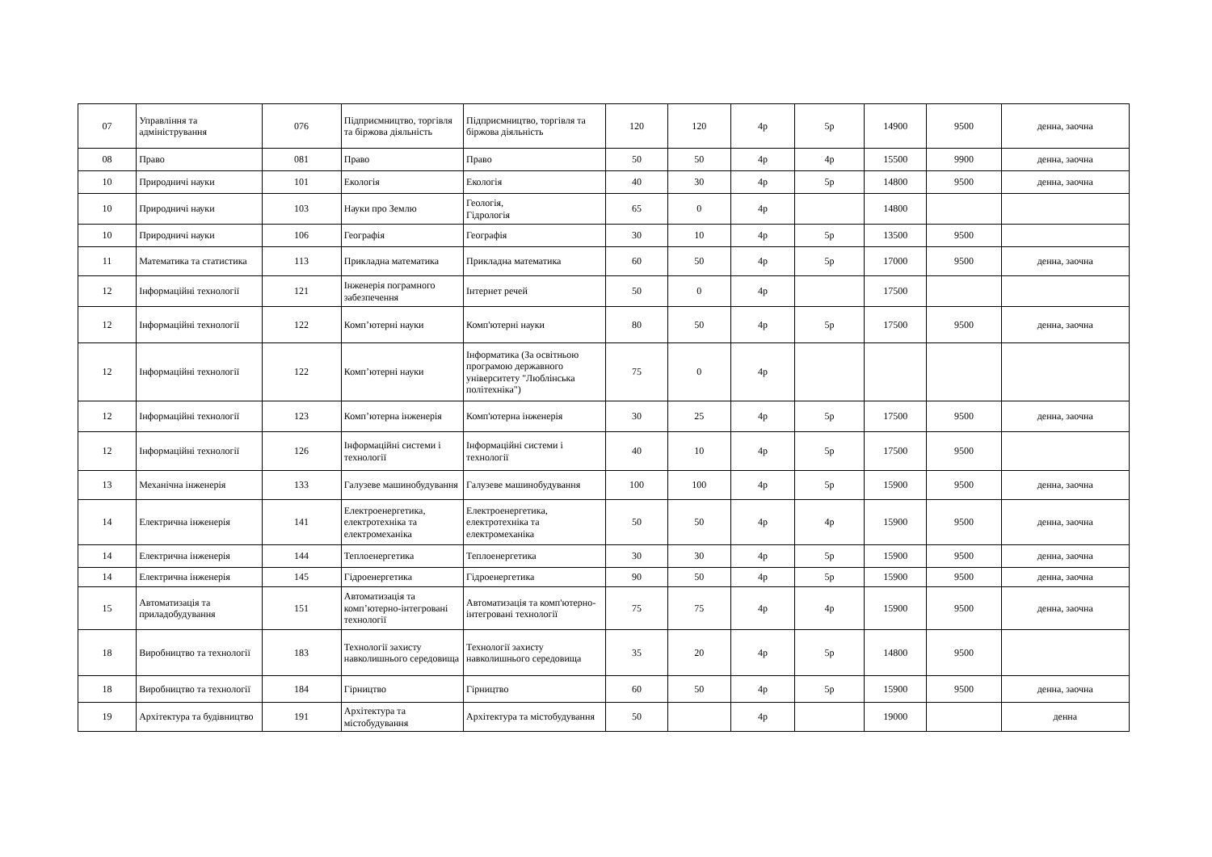| 07 | Управління та адміністрування | 076 | Підприємництво, торгівля та біржова діяльність | Підприємництво, торгівля та біржова діяльність | 120 | 120 | 4р | 5р | 14900 | 9500 | денна, заочна |
| 08 | Право | 081 | Право | Право | 50 | 50 | 4р | 4р | 15500 | 9900 | денна, заочна |
| 10 | Природничі науки | 101 | Екологія | Екологія | 40 | 30 | 4р | 5р | 14800 | 9500 | денна, заочна |
| 10 | Природничі науки | 103 | Науки про Землю | Геологія, Гідрологія | 65 | 0 | 4р | | 14800 | | |
| 10 | Природничі науки | 106 | Географія | Географія | 30 | 10 | 4р | 5р | 13500 | 9500 | |
| 11 | Математика та статистика | 113 | Прикладна математика | Прикладна математика | 60 | 50 | 4р | 5р | 17000 | 9500 | денна, заочна |
| 12 | Інформаційні технології | 121 | Інженерія пограмного забезпечення | Інтернет речей | 50 | 0 | 4р | | 17500 | | |
| 12 | Інформаційні технології | 122 | Комп’ютерні науки | Комп'ютерні науки | 80 | 50 | 4р | 5р | 17500 | 9500 | денна, заочна |
| 12 | Інформаційні технології | 122 | Комп’ютерні науки | Інформатика (За освітньою програмою державного університету "Люблінська політехніка") | 75 | 0 | 4р | | | | |
| 12 | Інформаційні технології | 123 | Комп’ютерна інженерія | Комп'ютерна інженерія | 30 | 25 | 4р | 5р | 17500 | 9500 | денна, заочна |
| 12 | Інформаційні технології | 126 | Інформаційні системи і технології | Інформаційні системи і технології | 40 | 10 | 4р | 5р | 17500 | 9500 | |
| 13 | Механічна інженерія | 133 | Галузеве машинобудування | Галузеве машинобудування | 100 | 100 | 4р | 5р | 15900 | 9500 | денна, заочна |
| 14 | Електрична інженерія | 141 | Електроенергетика, електротехніка та електромеханіка | Електроенергетика, електротехніка та електромеханіка | 50 | 50 | 4р | 4р | 15900 | 9500 | денна, заочна |
| 14 | Електрична інженерія | 144 | Теплоенергетика | Теплоенергетика | 30 | 30 | 4р | 5р | 15900 | 9500 | денна, заочна |
| 14 | Електрична інженерія | 145 | Гідроенергетика | Гідроенергетика | 90 | 50 | 4р | 5р | 15900 | 9500 | денна, заочна |
| 15 | Автоматизація та приладобудування | 151 | Автоматизація та комп’ютерно-інтегровані технології | Автоматизація та комп'ютерно-інтегровані технології | 75 | 75 | 4р | 4р | 15900 | 9500 | денна, заочна |
| 18 | Виробництво та технології | 183 | Технології захисту навколишнього середовища | Технології захисту навколишнього середовища | 35 | 20 | 4р | 5р | 14800 | 9500 | |
| 18 | Виробництво та технології | 184 | Гірництво | Гірництво | 60 | 50 | 4р | 5р | 15900 | 9500 | денна, заочна |
| 19 | Архітектура та будівництво | 191 | Архітектура та містобудування | Архітектура та містобудування | 50 | | 4р | | 19000 | | денна |